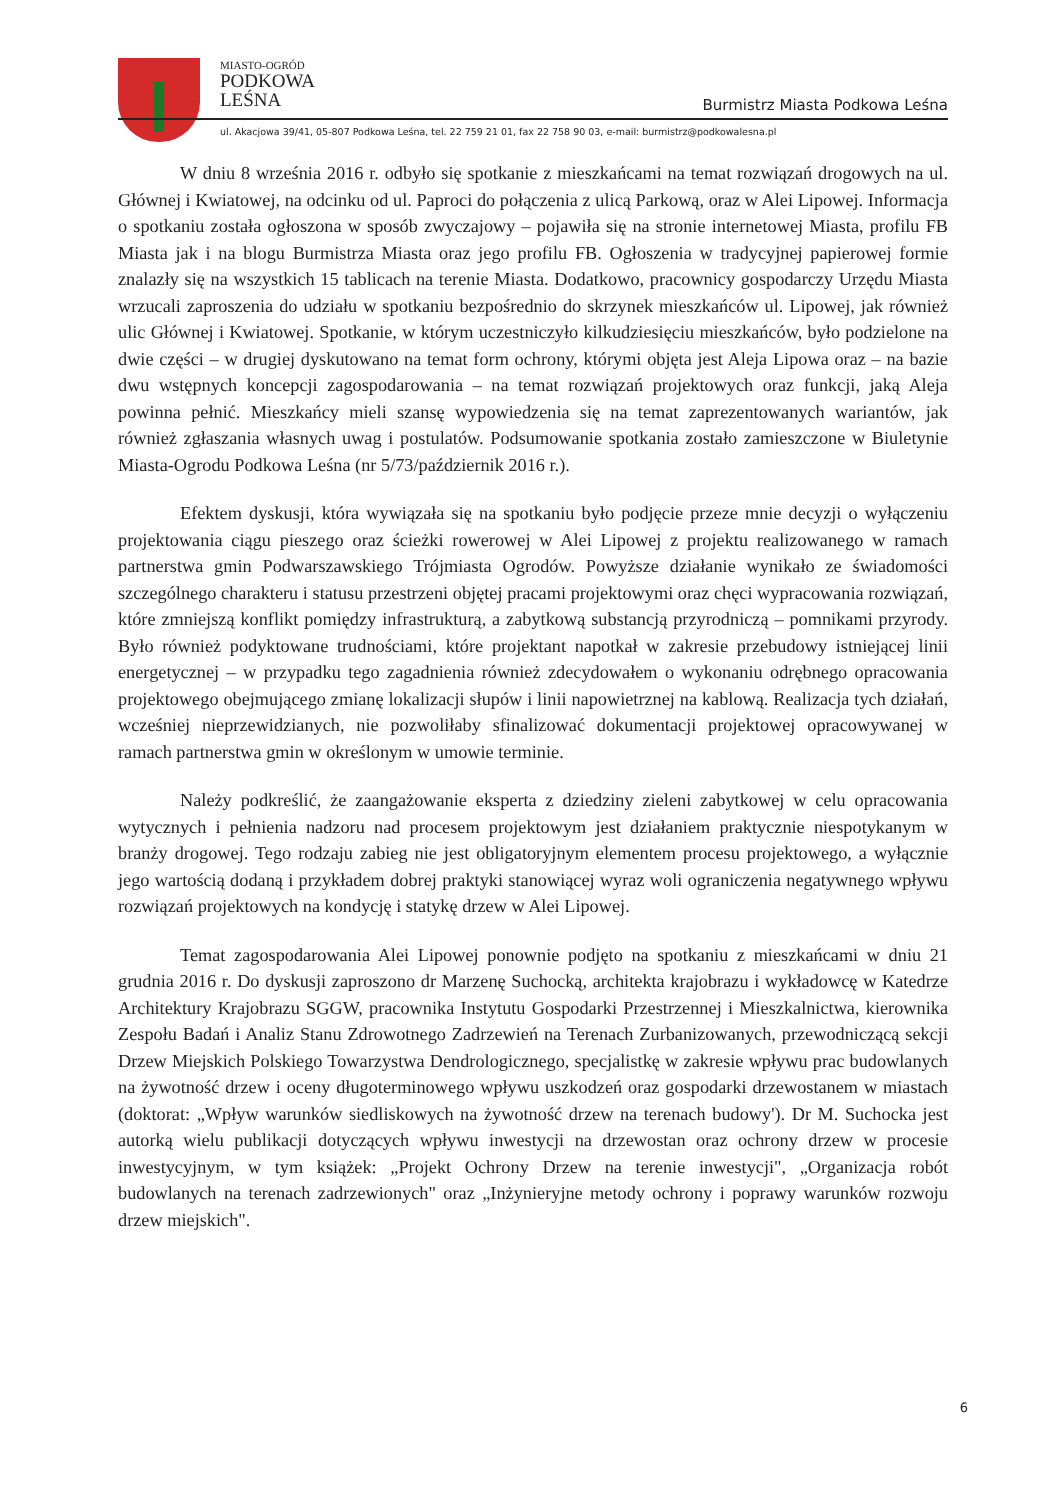MIASTO-OGRÓD
PODKOWA
LEŚNA
Burmistrz Miasta Podkowa Leśna
ul. Akacjowa 39/41, 05-807 Podkowa Leśna, tel. 22 759 21 01, fax 22 758 90 03, e-mail: burmistrz@podkowalesna.pl
W dniu 8 września 2016 r. odbyło się spotkanie z mieszkańcami na temat rozwiązań drogowych na ul. Głównej i Kwiatowej, na odcinku od ul. Paproci do połączenia z ulicą Parkową, oraz w Alei Lipowej. Informacja o spotkaniu została ogłoszona w sposób zwyczajowy – pojawiła się na stronie internetowej Miasta, profilu FB Miasta jak i na blogu Burmistrza Miasta oraz jego profilu FB. Ogłoszenia w tradycyjnej papierowej formie znalazły się na wszystkich 15 tablicach na terenie Miasta. Dodatkowo, pracownicy gospodarczy Urzędu Miasta wrzucali zaproszenia do udziału w spotkaniu bezpośrednio do skrzynek mieszkańców ul. Lipowej, jak również ulic Głównej i Kwiatowej. Spotkanie, w którym uczestniczyło kilkudziesięciu mieszkańców, było podzielone na dwie części – w drugiej dyskutowano na temat form ochrony, którymi objęta jest Aleja Lipowa oraz – na bazie dwu wstępnych koncepcji zagospodarowania – na temat rozwiązań projektowych oraz funkcji, jaką Aleja powinna pełnić. Mieszkańcy mieli szansę wypowiedzenia się na temat zaprezentowanych wariantów, jak również zgłaszania własnych uwag i postulatów. Podsumowanie spotkania zostało zamieszczone w Biuletynie Miasta-Ogrodu Podkowa Leśna (nr 5/73/październik 2016 r.).
Efektem dyskusji, która wywiązała się na spotkaniu było podjęcie przeze mnie decyzji o wyłączeniu projektowania ciągu pieszego oraz ścieżki rowerowej w Alei Lipowej z projektu realizowanego w ramach partnerstwa gmin Podwarszawskiego Trójmiasta Ogrodów. Powyższe działanie wynikało ze świadomości szczególnego charakteru i statusu przestrzeni objętej pracami projektowymi oraz chęci wypracowania rozwiązań, które zmniejszą konflikt pomiędzy infrastrukturą, a zabytkową substancją przyrodniczą – pomnikami przyrody. Było również podyktowane trudnościami, które projektant napotkał w zakresie przebudowy istniejącej linii energetycznej – w przypadku tego zagadnienia również zdecydowałem o wykonaniu odrębnego opracowania projektowego obejmującego zmianę lokalizacji słupów i linii napowietrznej na kablową. Realizacja tych działań, wcześniej nieprzewidzianych, nie pozwoliłaby sfinalizować dokumentacji projektowej opracowywanej w ramach partnerstwa gmin w określonym w umowie terminie.
Należy podkreślić, że zaangażowanie eksperta z dziedziny zieleni zabytkowej w celu opracowania wytycznych i pełnienia nadzoru nad procesem projektowym jest działaniem praktycznie niespotykanym w branży drogowej. Tego rodzaju zabieg nie jest obligatoryjnym elementem procesu projektowego, a wyłącznie jego wartością dodaną i przykładem dobrej praktyki stanowiącej wyraz woli ograniczenia negatywnego wpływu rozwiązań projektowych na kondycję i statykę drzew w Alei Lipowej.
Temat zagospodarowania Alei Lipowej ponownie podjęto na spotkaniu z mieszkańcami w dniu 21 grudnia 2016 r. Do dyskusji zaproszono dr Marzenę Suchocką, architekta krajobrazu i wykładowcę w Katedrze Architektury Krajobrazu SGGW, pracownika Instytutu Gospodarki Przestrzennej i Mieszkalnictwa, kierownika Zespołu Badań i Analiz Stanu Zdrowotnego Zadrzewień na Terenach Zurbanizowanych, przewodniczącą sekcji Drzew Miejskich Polskiego Towarzystwa Dendrologicznego, specjalistkę w zakresie wpływu prac budowlanych na żywotność drzew i oceny długoterminowego wpływu uszkodzeń oraz gospodarki drzewostanem w miastach (doktorat: „Wpływ warunków siedliskowych na żywotność drzew na terenach budowy'). Dr M. Suchocka jest autorką wielu publikacji dotyczących wpływu inwestycji na drzewostan oraz ochrony drzew w procesie inwestycyjnym, w tym książek: „Projekt Ochrony Drzew na terenie inwestycji", „Organizacja robót budowlanych na terenach zadrzewionych" oraz „Inżynieryjne metody ochrony i poprawy warunków rozwoju drzew miejskich".
6